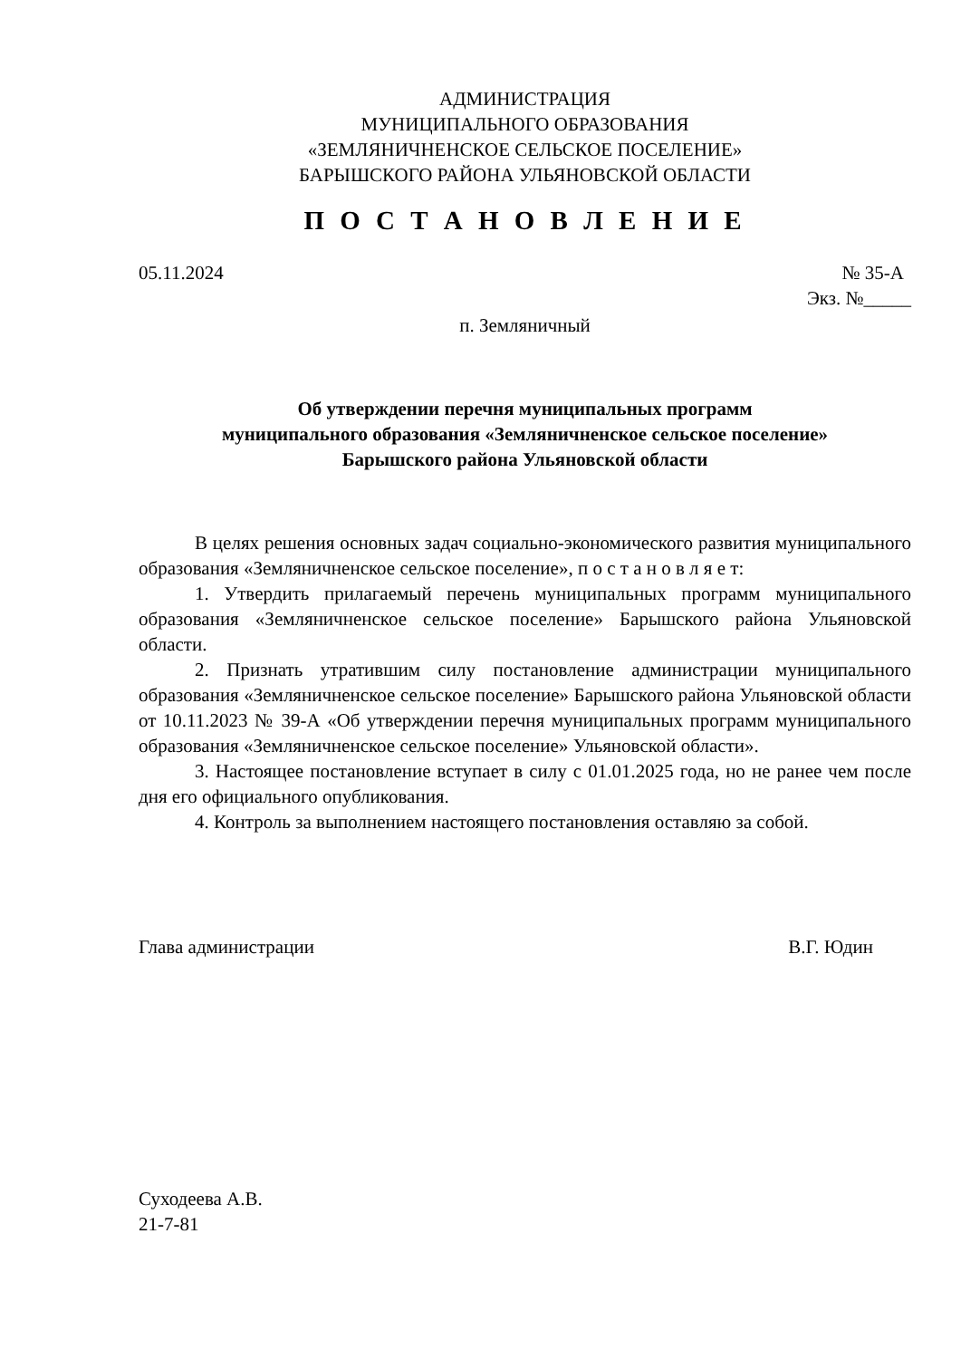АДМИНИСТРАЦИЯ
МУНИЦИПАЛЬНОГО ОБРАЗОВАНИЯ
«ЗЕМЛЯНИЧНЕНСКОЕ СЕЛЬСКОЕ ПОСЕЛЕНИЕ»
БАРЫШСКОГО РАЙОНА УЛЬЯНОВСКОЙ ОБЛАСТИ
П О С Т А Н О В Л Е Н И Е
05.11.2024 № 35-А
Экз. №_____
п. Земляничный
Об утверждении перечня муниципальных программ
муниципального образования «Земляничненское сельское поселение»
Барышского района Ульяновской области
В целях решения основных задач социально-экономического развития муниципального образования «Земляничненское сельское поселение», п о с т а н о в л я е т:
1. Утвердить прилагаемый перечень муниципальных программ муниципального образования «Земляничненское сельское поселение» Барышского района Ульяновской области.
2. Признать утратившим силу постановление администрации муниципального образования «Земляничненское сельское поселение» Барышского района Ульяновской области от 10.11.2023 № 39-А «Об утверждении перечня муниципальных программ муниципального образования «Земляничненское сельское поселение» Ульяновской области».
3. Настоящее постановление вступает в силу с 01.01.2025 года, но не ранее чем после дня его официального опубликования.
4. Контроль за выполнением настоящего постановления оставляю за собой.
Глава администрации В.Г. Юдин
Суходеева А.В.
21-7-81